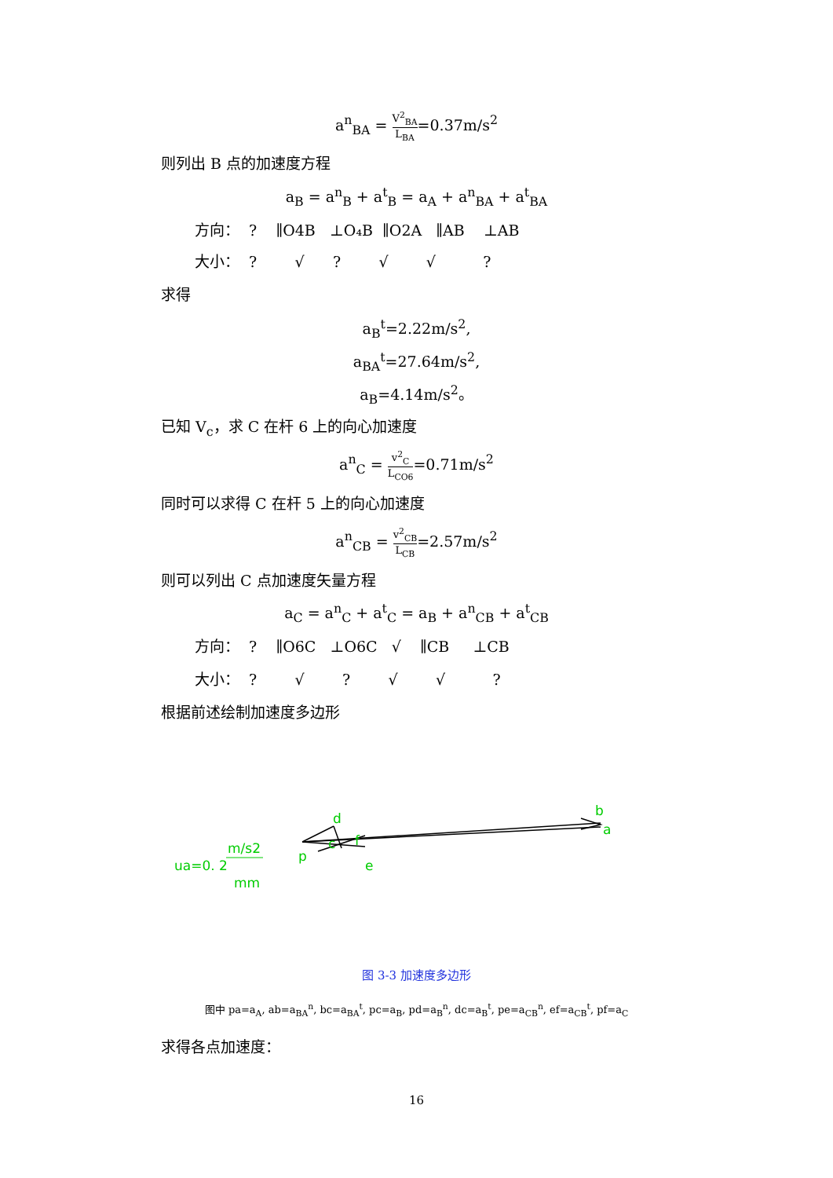a<sup>n</sup><sub>BA</sub> = V<sup>2</sup><sub>BA</sub> L<sub>BA</sub>=0.37m/s<sup>2</sup>
则列出 B 点的加速度方程
a<sub>B</sub> = a<sup>n</sup><sub>B</sub> + a<sup>t</sup><sub>B</sub> = a<sub>A</sub> + a<sup>n</sup><sub>BA</sub> + a<sup>t</sup><sub>BA</sub>
方向： ? ∥O4B ⊥O₄B ∥O2A ∥AB ⊥AB
大小： ? √ ? √ √ ?
求得
a<sub>B</sub><sup>t</sup>=2.22m/s<sup>2</sup>,
a<sub>BA</sub><sup>t</sup>=27.64m/s<sup>2</sup>,
a<sub>B</sub>=4.14m/s<sup>2</sup>。
已知 V<sub>c</sub>，求 C 在杆 6 上的向心加速度
a<sup>n</sup><sub>C</sub> = v<sup>2</sup><sub>C</sub> L<sub>CO6</sub>=0.71m/s<sup>2</sup>
同时可以求得 C 在杆 5 上的向心加速度
a<sup>n</sup><sub>CB</sub> = v<sup>2</sup><sub>CB</sub> L<sub>CB</sub>=2.57m/s<sup>2</sup>
则可以列出 C 点加速度矢量方程
a<sub>C</sub> = a<sup>n</sup><sub>C</sub> + a<sup>t</sup><sub>C</sub> = a<sub>B</sub> + a<sup>n</sup><sub>CB</sub> + a<sup>t</sup><sub>CB</sub>
方向： ? ∥O6C ⊥O6C √ ∥CB ⊥CB
大小： ? √ ? √ √ ?
根据前述绘制加速度多边形
b
a
d
c
f
e
p
ua=0. 2
m/s2
mm
图 3-3 加速度多边形
图中 pa=a<sub>A</sub>, ab=a<sub>BA</sub><sup>n</sup>, bc=a<sub>BA</sub><sup>t</sup>, pc=a<sub>B</sub>, pd=a<sub>B</sub><sup>n</sup>, dc=a<sub>B</sub><sup>t</sup>, pe=a<sub>CB</sub><sup>n</sup>, ef=a<sub>CB</sub><sup>t</sup>, pf=a<sub>C</sub>
求得各点加速度：
16